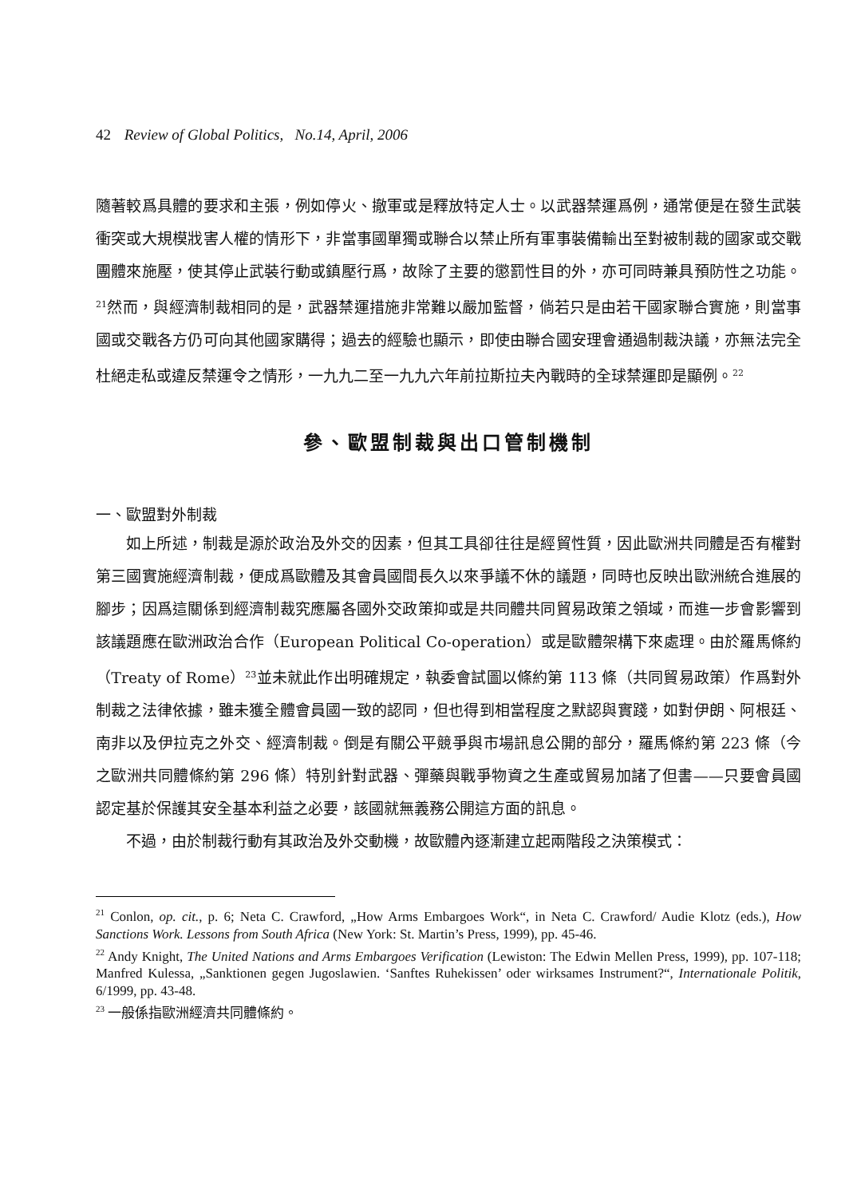42 Review of Global Politics, No.14, April, 2006
隨著較爲具體的要求和主張，例如停火、撤軍或是釋放特定人士。以武器禁運爲例，通常便是在發生武裝衝突或大規模戕害人權的情形下，非當事國單獨或聯合以禁止所有軍事裝備輸出至對被制裁的國家或交戰團體來施壓，使其停止武裝行動或鎮壓行爲，故除了主要的懲罰性目的外，亦可同時兼具預防性之功能。<sup>21</sup>然而，與經濟制裁相同的是，武器禁運措施非常難以嚴加監督，倘若只是由若干國家聯合實施，則當事國或交戰各方仍可向其他國家購得；過去的經驗也顯示，即使由聯合國安理會通過制裁決議，亦無法完全杜絕走私或違反禁運令之情形，一九九二至一九九六年前拉斯拉夫內戰時的全球禁運即是顯例。<sup>22</sup>
參、歐盟制裁與出口管制機制
一、歐盟對外制裁
如上所述，制裁是源於政治及外交的因素，但其工具卻往往是經貿性質，因此歐洲共同體是否有權對第三國實施經濟制裁，便成爲歐體及其會員國間長久以來爭議不休的議題，同時也反映出歐洲統合進展的腳步；因爲這關係到經濟制裁究應屬各國外交政策抑或是共同體共同貿易政策之領域，而進一步會影響到該議題應在歐洲政治合作（European Political Co-operation）或是歐體架構下來處理。由於羅馬條約（Treaty of Rome）<sup>23</sup>並未就此作出明確規定，執委會試圖以條約第 113 條（共同貿易政策）作爲對外制裁之法律依據，雖未獲全體會員國一致的認同，但也得到相當程度之默認與實踐，如對伊朗、阿根廷、南非以及伊拉克之外交、經濟制裁。倒是有關公平競爭與市場訊息公開的部分，羅馬條約第 223 條（今之歐洲共同體條約第 296 條）特別針對武器、彈藥與戰爭物資之生產或貿易加諸了但書——只要會員國認定基於保護其安全基本利益之必要，該國就無義務公開這方面的訊息。
不過，由於制裁行動有其政治及外交動機，故歐體內逐漸建立起兩階段之決策模式：
<sup>21</sup> Conlon, op. cit., p. 6; Neta C. Crawford, „How Arms Embargoes Work“, in Neta C. Crawford/ Audie Klotz (eds.), How Sanctions Work. Lessons from South Africa (New York: St. Martin’s Press, 1999), pp. 45-46.
<sup>22</sup> Andy Knight, The United Nations and Arms Embargoes Verification (Lewiston: The Edwin Mellen Press, 1999), pp. 107-118; Manfred Kulessa, „Sanktionen gegen Jugoslawien. ‘Sanftes Ruhekissen’ oder wirksames Instrument?“, Internationale Politik, 6/1999, pp. 43-48.
<sup>23</sup> 一般係指歐洲經濟共同體條約。